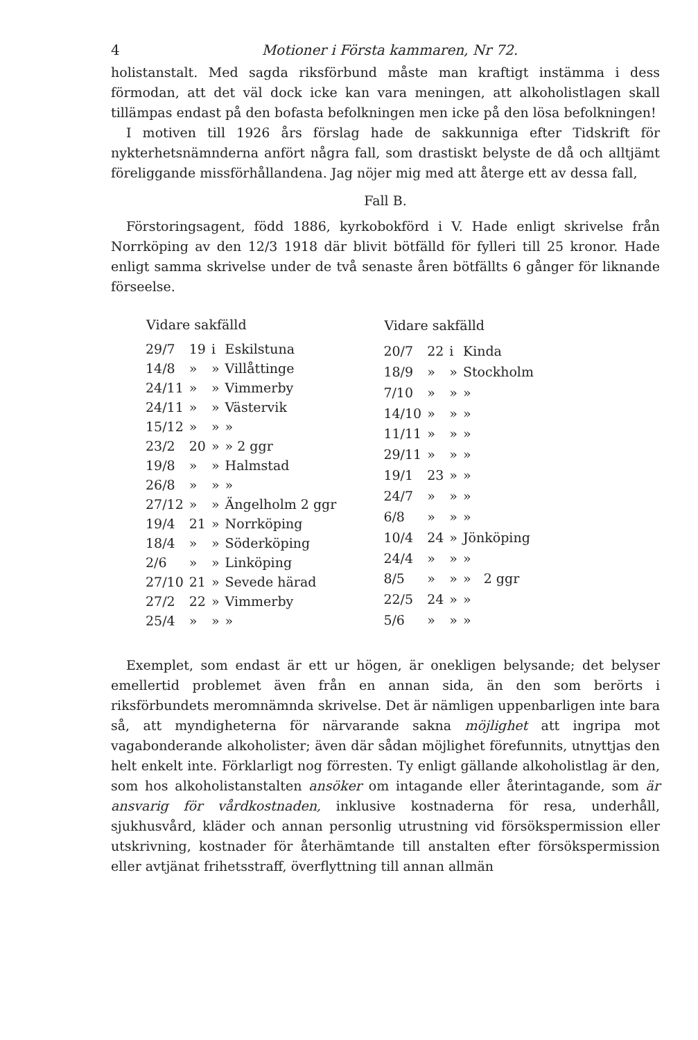4 Motioner i Första kammaren, Nr 72.
holistanstalt. Med sagda riksförbund måste man kraftigt instämma i dess förmodan, att det väl dock icke kan vara meningen, att alkoholistlagen skall tillämpas endast på den bofasta befolkningen men icke på den lösa befolkningen!
I motiven till 1926 års förslag hade de sakkunniga efter Tidskrift för nykterhetsnämnderna anfört några fall, som drastiskt belyste de då och alltjämt föreliggande missförhållandena. Jag nöjer mig med att återge ett av dessa fall,
Fall B.
Förstoringsagent, född 1886, kyrkobokförd i V. Hade enligt skrivelse från Norrköping av den 12/3 1918 där blivit bötfälld för fylleri till 25 kronor. Hade enligt samma skrivelse under de två senaste åren bötfällts 6 gånger för liknande förseelse.
| Vidare sakfälld | | | |
| --- | --- | --- | --- |
| 29/7 | 19 | i | Eskilstuna |
| 14/8 | » | » | Villåttinge |
| 24/11 | » | » | Vimmerby |
| 24/11 | » | » | Västervik |
| 15/12 | » | » | » |
| 23/2 | 20 | » | » 2 ggr |
| 19/8 | » | » | Halmstad |
| 26/8 | » | » | » |
| 27/12 | » | » | Ängelholm 2 ggr |
| 19/4 | 21 | » | Norrköping |
| 18/4 | » | » | Söderköping |
| 2/6 | » | » | Linköping |
| 27/10 | 21 | » | Sevede härad |
| 27/2 | 22 | » | Vimmerby |
| 25/4 | » | » | » |
| Vidare sakfälld | | | |
| --- | --- | --- | --- |
| 20/7 | 22 | i | Kinda |
| 18/9 | » | » | Stockholm |
| 7/10 | » | » | » |
| 14/10 | » | » | » |
| 11/11 | » | » | » |
| 29/11 | » | » | » |
| 19/1 | 23 | » | » |
| 24/7 | » | » | » |
| 6/8 | » | » | » |
| 10/4 | 24 | » | Jönköping |
| 24/4 | » | » | » |
| 8/5 | » | » | » 2 ggr |
| 22/5 | 24 | » | » |
| 5/6 | » | » | » |
Exemplet, som endast är ett ur högen, är onekligen belysande; det belyser emellertid problemet även från en annan sida, än den som berörts i riksförbundets meromnämnda skrivelse. Det är nämligen uppenbarligen inte bara så, att myndigheterna för närvarande sakna möjlighet att ingripa mot vagabonderande alkoholister; även där sådan möjlighet förefunnits, utnyttjas den helt enkelt inte. Förklarligt nog förresten. Ty enligt gällande alkoholistlag är den, som hos alkoholistanstalten ansöker om intagande eller återintagande, som är ansvarig för vårdkostnaden, inklusive kostnaderna för resa, underhåll, sjukhusvård, kläder och annan personlig utrustning vid försökspermission eller utskrivning, kostnader för återhämtande till anstalten efter försökspermission eller avtjänat frihetsstraff, överflyttning till annan allmän